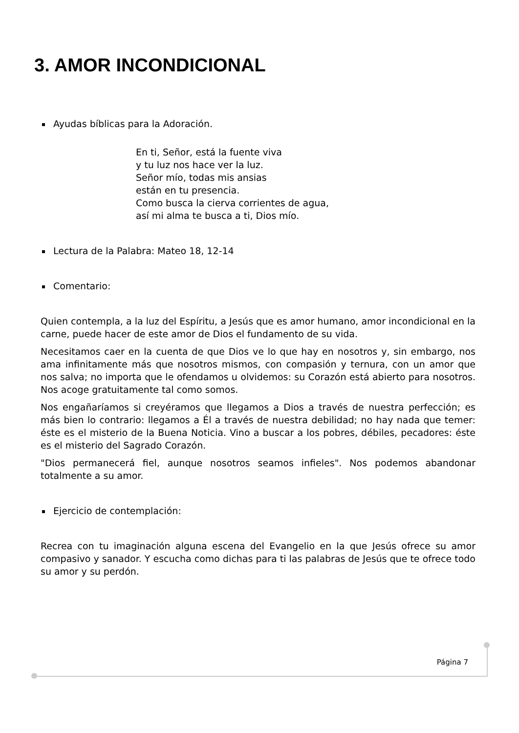3. AMOR INCONDICIONAL
Ayudas bíblicas para la Adoración.
En ti, Señor, está la fuente viva
y tu luz nos hace ver la luz.
Señor mío, todas mis ansias
están en tu presencia.
Como busca la cierva corrientes de agua,
así mi alma te busca a ti, Dios mío.
Lectura de la Palabra: Mateo 18, 12-14
Comentario:
Quien contempla, a la luz del Espíritu, a Jesús que es amor humano, amor incondicional en la carne, puede hacer de este amor de Dios el fundamento de su vida.
Necesitamos caer en la cuenta de que Dios ve lo que hay en nosotros y, sin embargo, nos ama infinitamente más que nosotros mismos, con compasión y ternura, con un amor que nos salva; no importa que le ofendamos u olvidemos: su Corazón está abierto para nosotros. Nos acoge gratuitamente tal como somos.
Nos engañaríamos si creyéramos que llegamos a Dios a través de nuestra perfección; es más bien lo contrario: llegamos a Él a través de nuestra debilidad; no hay nada que temer: éste es el misterio de la Buena Noticia. Vino a buscar a los pobres, débiles, pecadores: éste es el misterio del Sagrado Corazón.
"Dios permanecerá fiel, aunque nosotros seamos infieles". Nos podemos abandonar totalmente a su amor.
Ejercicio de contemplación:
Recrea con tu imaginación alguna escena del Evangelio en la que Jesús ofrece su amor compasivo y sanador. Y escucha como dichas para ti las palabras de Jesús que te ofrece todo su amor y su perdón.
Página 7